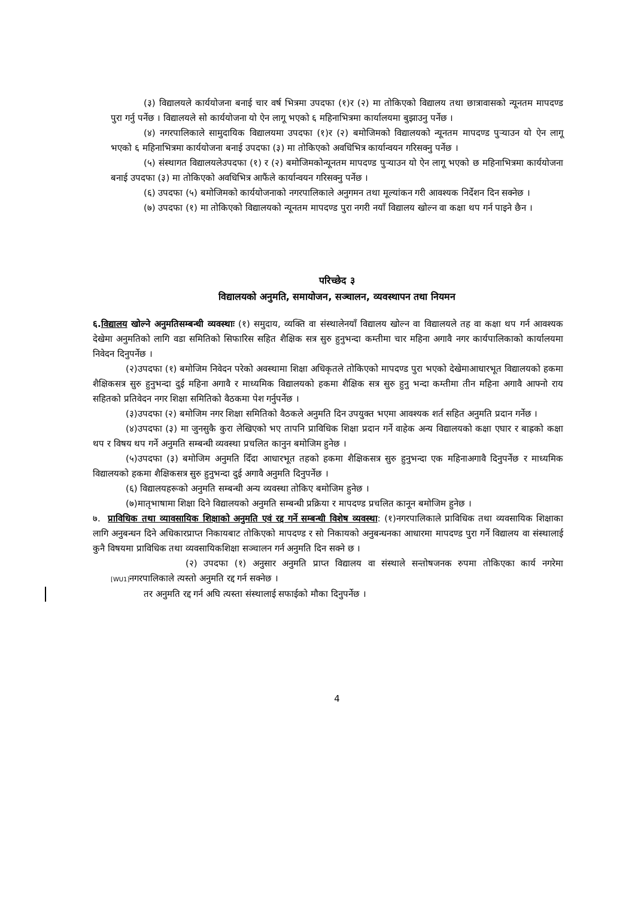(३) विद्यालयले कार्ययोजना बनाई चार वर्ष भित्रमा उपदफा (१)र (२) मा तोकिएको विद्यालय तथा छात्रावासको न्यूनतम मापदण्ड पुरा गर्नु पर्नेछ । विद्यालयले सो कार्ययोजना यो ऐन लागू भएको ६ महिनाभित्रमा कार्यालयमा बुझाउनु पर्नेछ ।
(४) नगरपालिकाले सामुदायिक विद्यालयमा उपदफा (१)र (२) बमोजिमको विद्यालयको न्यूनतम मापदण्ड पुऱ्याउन यो ऐन लागू भएको ६ महिनाभित्रमा कार्ययोजना बनाई उपदफा (३) मा तोकिएको अवधिभित्र कार्यान्वयन गरिसक्नु पर्नेछ ।
(५) संस्थागत विद्यालयलेउपदफा (१) र (२) बमोजिमकोन्यूनतम मापदण्ड पुऱ्याउन यो ऐन लागू भएको छ महिनाभित्रमा कार्ययोजना बनाई उपदफा (३) मा तोकिएको अवधिभित्र आफैंले कार्यान्वयन गरिसक्नु पर्नेछ ।
(६) उपदफा (५) बमोजिमको कार्ययोजनाको नगरपालिकाले अनुगमन तथा मूल्यांकन गरी आवश्यक निर्देशन दिन सक्नेछ ।
(७) उपदफा (१) मा तोकिएको विद्यालयको न्यूनतम मापदण्ड पुरा नगरी नयाँ विद्यालय खोल्न वा कक्षा थप गर्न पाइने छैन ।
परिच्छेद ३
विद्यालयको अनुमति, समायोजन, सञ्चालन, व्यवस्थापन तथा नियमन
६.विद्यालय खोल्ने अनुमतिसम्बन्धी व्यवस्थाः (१) समुदाय, व्यक्ति वा संस्थालेनयाँ विद्यालय खोल्न वा विद्यालयले तह वा कक्षा थप गर्न आवश्यक देखेमा अनुमतिको लागि वडा समितिको सिफारिस सहित शैक्षिक सत्र सुरु हुनुभन्दा कम्तीमा चार महिना अगावै नगर कार्यपालिकाको कार्यालयमा निवेदन दिनुपर्नेछ ।
(२)उपदफा (१) बमोजिम निवेदन परेको अवस्थामा शिक्षा अधिकृतले तोकिएको मापदण्ड पुरा भएको देखेमाआधारभूत विद्यालयको हकमा शैक्षिकसत्र सुरु हुनुभन्दा दुई महिना अगावै र माध्यमिक विद्यालयको हकमा शैक्षिक सत्र सुरु हुनु भन्दा कम्तीमा तीन महिना अगावै आफ्नो राय सहितको प्रतिवेदन नगर शिक्षा समितिको वैठकमा पेश गर्नुपर्नेछ ।
(३)उपदफा (२) बमोजिम नगर शिक्षा समितिको वैठकले अनुमति दिन उपयुक्त भएमा आवश्यक शर्त सहित अनुमति प्रदान गर्नेछ ।
(४)उपदफा (३) मा जुनसुकै कुरा लेखिएको भए तापनि प्राविधिक शिक्षा प्रदान गर्ने वाहेक अन्य विद्यालयको कक्षा एघार र बाह्रको कक्षा थप र विषय थप गर्ने अनुमति सम्बन्धी व्यवस्था प्रचलित कानुन बमोजिम हुनेछ ।
(५)उपदफा (३) बमोजिम अनुमति दिँदा आधारभूत तहको हकमा शैक्षिकसत्र सुरु हुनुभन्दा एक महिनाअगावै दिनुपर्नेछ र माध्यमिक विद्यालयको हकमा शैक्षिकसत्र सुरु हुनुभन्दा दुई अगावै अनुमति दिनुपर्नेछ ।
(६) विद्यालयहरूको अनुमति सम्बन्धी अन्य व्यवस्था तोकिए बमोजिम हुनेछ ।
(७)मातृभाषामा शिक्षा दिने विद्यालयको अनुमति सम्बन्धी प्रक्रिया र मापदण्ड प्रचलित कानून बमोजिम हुनेछ ।
७. प्राविधिक तथा व्यावसायिक शिक्षाको अनुमति एवं रद्द गर्ने सम्बन्धी विशेष व्यवस्था: (१)नगरपालिकाले प्राविधिक तथा व्यवसायिक शिक्षाका लागि अनुबन्धन दिने अधिकारप्राप्त निकायबाट तोकिएको मापदण्ड र सो निकायको अनुबन्धनका आधारमा मापदण्ड पुरा गर्ने विद्यालय वा संस्थालाई कुनै विषयमा प्राविधिक तथा व्यवसायिकशिक्षा सञ्चालन गर्न अनुमति दिन सक्ने छ ।
(२) उपदफा (१) अनुसार अनुमति प्राप्त विद्यालय वा संस्थाले सन्तोषजनक रुपमा तोकिएका कार्य नगरेमा [WU1] नगरपालिकाले त्यस्तो अनुमति रद्द गर्न सक्नेछ ।
तर अनुमति रद्द गर्न अघि त्यस्ता संस्थालाई सफाईको मौका दिनुपर्नेछ ।
4